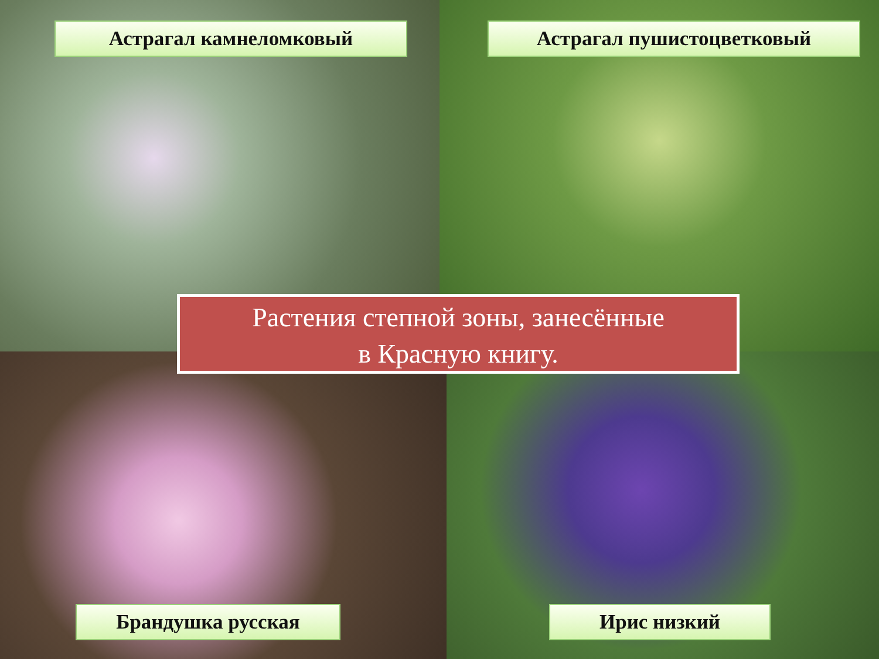Астрагал камнеломковый Астрагал пушистоцветковый
Растения степной зоны, занесённые
в Красную книгу.
Брандушка русская Ирис низкий